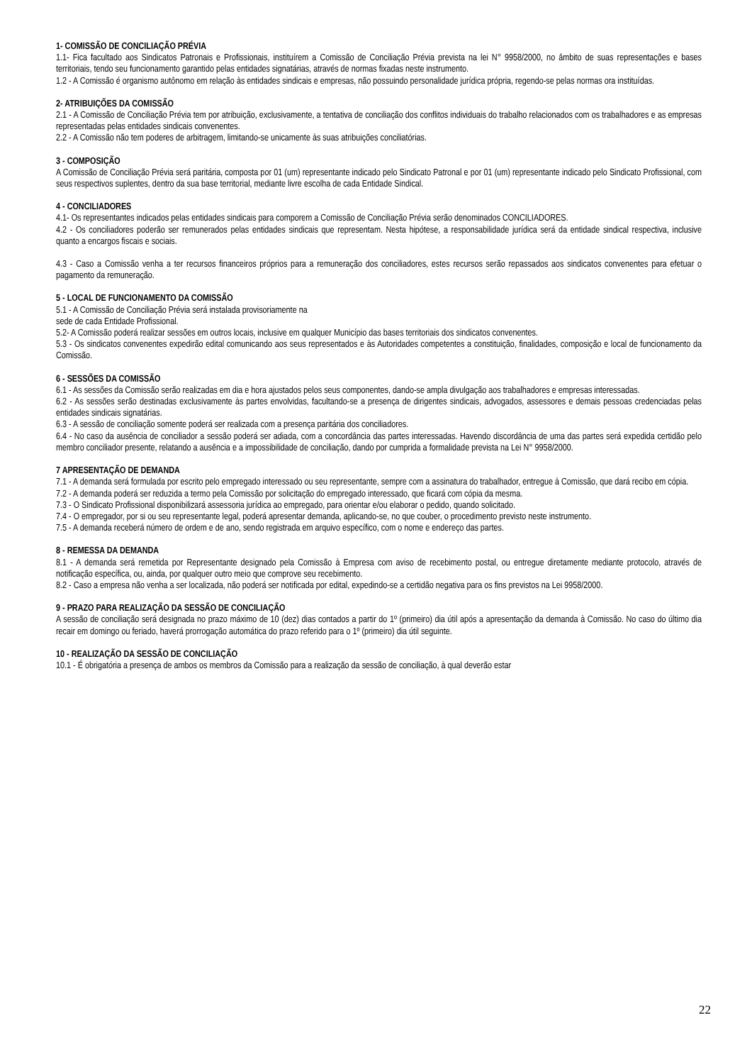1- COMISSÃO DE CONCILIAÇÃO PRÉVIA
1.1- Fica facultado aos Sindicatos Patronais e Profissionais, instituírem a Comissão de Conciliação Prévia prevista na lei N° 9958/2000, no âmbito de suas representações e bases territoriais, tendo seu funcionamento garantido pelas entidades signatárias, através de normas fixadas neste instrumento.
1.2 - A Comissão é organismo autônomo em relação às entidades sindicais e empresas, não possuindo personalidade jurídica própria, regendo-se pelas normas ora instituídas.
2- ATRIBUIÇÕES DA COMISSÃO
2.1 - A Comissão de Conciliação Prévia tem por atribuição, exclusivamente, a tentativa de conciliação dos conflitos individuais do trabalho relacionados com os trabalhadores e as empresas representadas pelas entidades sindicais convenentes.
2.2 - A Comissão não tem poderes de arbitragem, limitando-se unicamente às suas atribuições conciliatórias.
3 - COMPOSIÇÃO
A Comissão de Conciliação Prévia será paritária, composta por 01 (um) representante indicado pelo Sindicato Patronal e por 01 (um) representante indicado pelo Sindicato Profissional, com seus respectivos suplentes, dentro da sua base territorial, mediante livre escolha de cada Entidade Sindical.
4 - CONCILIADORES
4.1- Os representantes indicados pelas entidades sindicais para comporem a Comissão de Conciliação Prévia serão denominados CONCILIADORES.
4.2 - Os conciliadores poderão ser remunerados pelas entidades sindicais que representam. Nesta hipótese, a responsabilidade jurídica será da entidade sindical respectiva, inclusive quanto a encargos fiscais e sociais.
4.3 - Caso a Comissão venha a ter recursos financeiros próprios para a remuneração dos conciliadores, estes recursos serão repassados aos sindicatos convenentes para efetuar o pagamento da remuneração.
5 - LOCAL DE FUNCIONAMENTO DA COMISSÃO
5.1 - A Comissão de Conciliação Prévia será instalada provisoriamente na
sede de cada Entidade Profissional.
5.2- A Comissão poderá realizar sessões em outros locais, inclusive em qualquer Município das bases territoriais dos sindicatos convenentes.
5.3 - Os sindicatos convenentes expedirão edital comunicando aos seus representados e às Autoridades competentes a constituição, finalidades, composição e local de funcionamento da Comissão.
6 - SESSÕES DA COMISSÃO
6.1 - As sessões da Comissão serão realizadas em dia e hora ajustados pelos seus componentes, dando-se ampla divulgação aos trabalhadores e empresas interessadas.
6.2 - As sessões serão destinadas exclusivamente às partes envolvidas, facultando-se a presença de dirigentes sindicais, advogados, assessores e demais pessoas credenciadas pelas entidades sindicais signatárias.
6.3 - A sessão de conciliação somente poderá ser realizada com a presença paritária dos conciliadores.
6.4 - No caso da ausência de conciliador a sessão poderá ser adiada, com a concordância das partes interessadas. Havendo discordância de uma das partes será expedida certidão pelo membro conciliador presente, relatando a ausência e a impossibilidade de conciliação, dando por cumprida a formalidade prevista na Lei N° 9958/2000.
7 APRESENTAÇÃO DE DEMANDA
7.1 - A demanda será formulada por escrito pelo empregado interessado ou seu representante, sempre com a assinatura do trabalhador, entregue à Comissão, que dará recibo em cópia.
7.2 - A demanda poderá ser reduzida a termo pela Comissão por solicitação do empregado interessado, que ficará com cópia da mesma.
7.3 - O Sindicato Profissional disponibilizará assessoria jurídica ao empregado, para orientar e/ou elaborar o pedido, quando solicitado.
7.4 - O empregador, por si ou seu representante legal, poderá apresentar demanda, aplicando-se, no que couber, o procedimento previsto neste instrumento.
7.5 - A demanda receberá número de ordem e de ano, sendo registrada em arquivo específico, com o nome e endereço das partes.
8 - REMESSA DA DEMANDA
8.1 - A demanda será remetida por Representante designado pela Comissão à Empresa com aviso de recebimento postal, ou entregue diretamente mediante protocolo, através de notificação específica, ou, ainda, por qualquer outro meio que comprove seu recebimento.
8.2 - Caso a empresa não venha a ser localizada, não poderá ser notificada por edital, expedindo-se a certidão negativa para os fins previstos na Lei 9958/2000.
9 - PRAZO PARA REALIZAÇÃO DA SESSÃO DE CONCILIAÇÃO
A sessão de conciliação será designada no prazo máximo de 10 (dez) dias contados a partir do 1º (primeiro) dia útil após a apresentação da demanda à Comissão. No caso do último dia recair em domingo ou feriado, haverá prorrogação automática do prazo referido para o 1º (primeiro) dia útil seguinte.
10 - REALIZAÇÃO DA SESSÃO DE CONCILIAÇÃO
10.1 - É obrigatória a presença de ambos os membros da Comissão para a realização da sessão de conciliação, à qual deverão estar
22